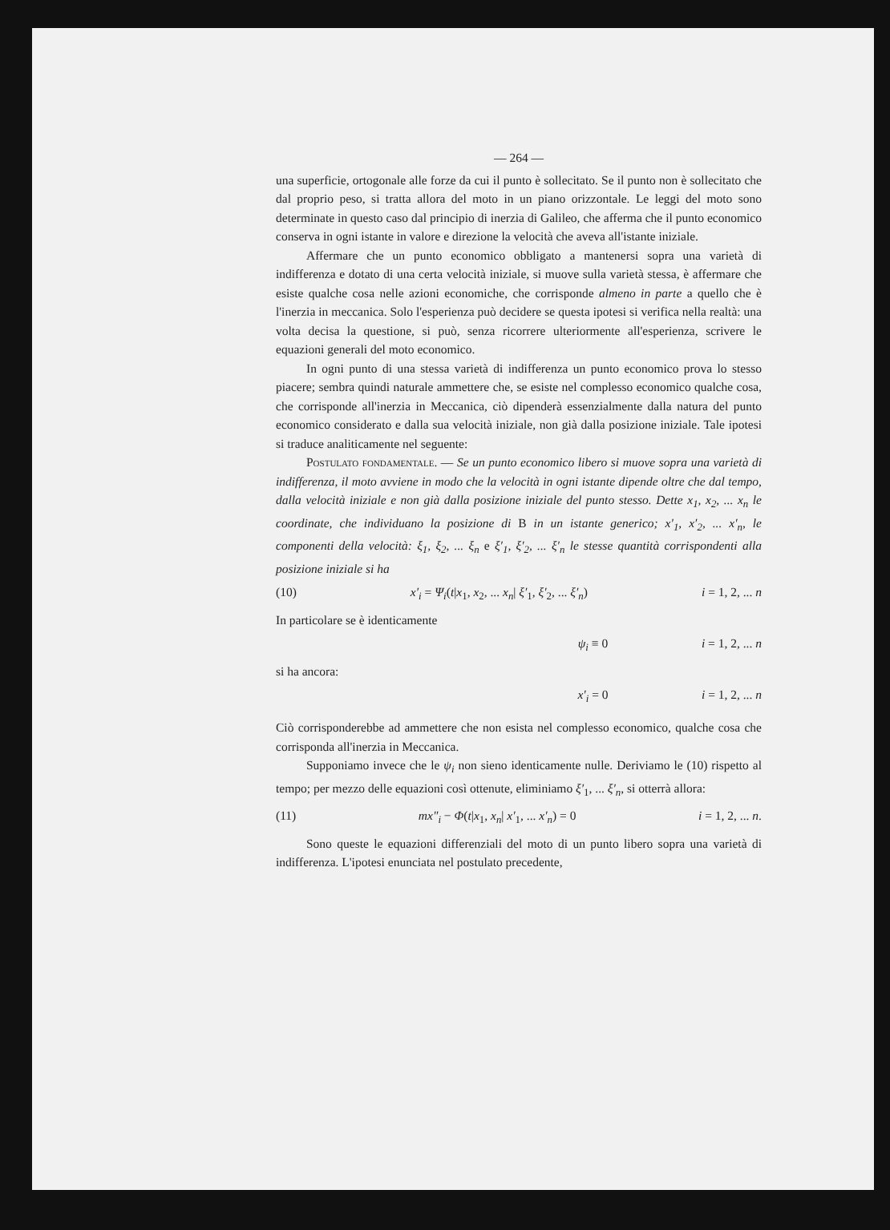— 264 —
una superficie, ortogonale alle forze da cui il punto è sollecitato. Se il punto non è sollecitato che dal proprio peso, si tratta allora del moto in un piano orizzontale. Le leggi del moto sono determinate in questo caso dal principio di inerzia di Galileo, che afferma che il punto economico conserva in ogni istante in valore e direzione la velocità che aveva all'istante iniziale.
Affermare che un punto economico obbligato a mantenersi sopra una varietà di indifferenza e dotato di una certa velocità iniziale, si muove sulla varietà stessa, è affermare che esiste qualche cosa nelle azioni economiche, che corrisponde almeno in parte a quello che è l'inerzia in meccanica. Solo l'esperienza può decidere se questa ipotesi si verifica nella realtà: una volta decisa la questione, si può, senza ricorrere ulteriormente all'esperienza, scrivere le equazioni generali del moto economico.
In ogni punto di una stessa varietà di indifferenza un punto economico prova lo stesso piacere; sembra quindi naturale ammettere che, se esiste nel complesso economico qualche cosa, che corrisponde all'inerzia in Meccanica, ciò dipenderà essenzialmente dalla natura del punto economico considerato e dalla sua velocità iniziale, non già dalla posizione iniziale. Tale ipotesi si traduce analiticamente nel seguente:
Postulato fondamentale. — Se un punto economico libero si muove sopra una varietà di indifferenza, il moto avviene in modo che la velocità in ogni istante dipende oltre che dal tempo, dalla velocità iniziale e non già dalla posizione iniziale del punto stesso. Dette x<sub>1</sub>, x<sub>2</sub>, ... x<sub>n</sub> le coordinate, che individuano la posizione di B in un istante generico; x′<sub>1</sub>, x′<sub>2</sub>, ... x′<sub>n</sub>, le componenti della velocità: ξ<sub>1</sub>, ξ<sub>2</sub>, ... ξ<sub>n</sub> e ξ′<sub>1</sub>, ξ′<sub>2</sub>, ... ξ′<sub>n</sub> le stesse quantità corrispondenti alla posizione iniziale si ha
(10) x′<sub>i</sub> = Ψ<sub>i</sub>(t|x<sub>1</sub>, x<sub>2</sub>, ... x<sub>n</sub>| ξ′<sub>1</sub>, ξ′<sub>2</sub>, ... ξ′<sub>n</sub>) i = 1, 2, ... n
In particolare se è identicamente
ψ<sub>i</sub> ≡ 0 i = 1, 2, ... n
si ha ancora:
x′<sub>i</sub> = 0 i = 1, 2, ... n
Ciò corrisponderebbe ad ammettere che non esista nel complesso economico, qualche cosa che corrisponda all'inerzia in Meccanica.
Supponiamo invece che le ψ<sub>i</sub> non sieno identicamente nulle. Deriviamo le (10) rispetto al tempo; per mezzo delle equazioni così ottenute, eliminiamo ξ′<sub>1</sub>, ... ξ′<sub>n</sub>, si otterrà allora:
(11) mx″<sub>i</sub> − Φ(t|x<sub>1</sub>, x<sub>n</sub>| x′<sub>1</sub>, ... x′<sub>n</sub>) = 0 i = 1, 2, ... n.
Sono queste le equazioni differenziali del moto di un punto libero sopra una varietà di indifferenza. L'ipotesi enunciata nel postulato precedente,